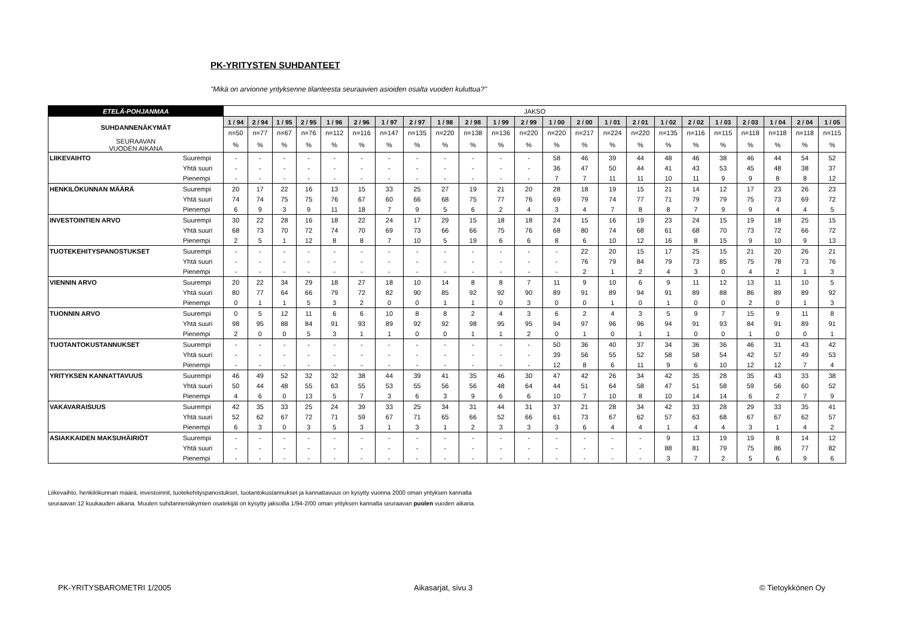PK-YRITYSTEN SUHDANTEET
"Mikä on arvionne yrityksenne tilanteesta seuraavien asioiden osalta vuoden kuluttua?"
| ETELÄ-POHJANMAA | | JAKSO | | | | | | | | | | | | | | | | | | | | | | |
| SUHDANNENÄKYMÄT | | 1 / 94 | 2 / 94 | 1 / 95 | 2 / 95 | 1 / 96 | 2 / 96 | 1 / 97 | 2 / 97 | 1 / 98 | 2 / 98 | 1 / 99 | 2 / 99 | 1 / 00 | 2 / 00 | 1 / 01 | 2 / 01 | 1 / 02 | 2 / 02 | 1 / 03 | 2 / 03 | 1 / 04 | 2 / 04 | 1 / 05 |
| | | n=50 | n=77 | n=67 | n=76 | n=112 | n=116 | n=147 | n=135 | n=220 | n=138 | n=136 | n=220 | n=220 | n=217 | n=224 | n=220 | n=135 | n=116 | n=115 | n=118 | n=118 | n=118 | n=115 |
| SEURAAVAN VUODEN AIKANA | | % | % | % | % | % | % | % | % | % | % | % | % | % | % | % | % | % | % | % | % | % | % | % |
| LIIKEVAIHTO | Suurempi | - | - | - | - | - | - | - | - | - | - | - | - | 58 | 46 | 39 | 44 | 48 | 46 | 38 | 46 | 44 | 54 | 52 |
| | Yhtä suuri | - | - | - | - | - | - | - | - | - | - | - | - | 36 | 47 | 50 | 44 | 41 | 43 | 53 | 45 | 48 | 38 | 37 |
| | Pienempi | - | - | - | - | - | - | - | - | - | - | - | - | 7 | 7 | 11 | 11 | 10 | 11 | 9 | 9 | 8 | 8 | 12 |
| HENKILÖKUNNAN MÄÄRÄ | Suurempi | 20 | 17 | 22 | 16 | 13 | 15 | 33 | 25 | 27 | 19 | 21 | 20 | 28 | 18 | 19 | 15 | 21 | 14 | 12 | 17 | 23 | 26 | 23 |
| | Yhtä suuri | 74 | 74 | 75 | 75 | 76 | 67 | 60 | 66 | 68 | 75 | 77 | 76 | 69 | 79 | 74 | 77 | 71 | 79 | 79 | 75 | 73 | 69 | 72 |
| | Pienempi | 6 | 9 | 3 | 9 | 11 | 18 | 7 | 9 | 5 | 6 | 2 | 4 | 3 | 4 | 7 | 8 | 8 | 7 | 9 | 9 | 4 | 4 | 5 |
| INVESTOINTIEN ARVO | Suurempi | 30 | 22 | 28 | 16 | 18 | 22 | 24 | 17 | 29 | 15 | 18 | 18 | 24 | 15 | 16 | 19 | 23 | 24 | 15 | 19 | 18 | 25 | 15 |
| | Yhtä suuri | 68 | 73 | 70 | 72 | 74 | 70 | 69 | 73 | 66 | 66 | 75 | 76 | 68 | 80 | 74 | 68 | 61 | 68 | 70 | 73 | 72 | 66 | 72 |
| | Pienempi | 2 | 5 | 1 | 12 | 8 | 8 | 7 | 10 | 5 | 19 | 6 | 6 | 8 | 6 | 10 | 12 | 16 | 8 | 15 | 9 | 10 | 9 | 13 |
| TUOTEKEHITYSPANOSTUKSET | Suurempi | - | - | - | - | - | - | - | - | - | - | - | - | - | 22 | 20 | 15 | 17 | 25 | 15 | 21 | 20 | 26 | 21 |
| | Yhtä suuri | - | - | - | - | - | - | - | - | - | - | - | - | - | 76 | 79 | 84 | 79 | 73 | 85 | 75 | 78 | 73 | 76 |
| | Pienempi | - | - | - | - | - | - | - | - | - | - | - | - | - | 2 | 1 | 2 | 4 | 3 | 0 | 4 | 2 | 1 | 3 |
| VIENNIN ARVO | Suurempi | 20 | 22 | 34 | 29 | 18 | 27 | 18 | 10 | 14 | 8 | 8 | 7 | 11 | 9 | 10 | 6 | 9 | 11 | 12 | 13 | 11 | 10 | 5 |
| | Yhtä suuri | 80 | 77 | 64 | 66 | 79 | 72 | 82 | 90 | 85 | 92 | 92 | 90 | 89 | 91 | 89 | 94 | 91 | 89 | 88 | 86 | 89 | 89 | 92 |
| | Pienempi | 0 | 1 | 1 | 5 | 3 | 2 | 0 | 0 | 1 | 1 | 0 | 3 | 0 | 0 | 1 | 0 | 1 | 0 | 0 | 2 | 0 | 1 | 3 |
| TUONNIN ARVO | Suurempi | 0 | 5 | 12 | 11 | 6 | 6 | 10 | 8 | 8 | 2 | 4 | 3 | 6 | 2 | 4 | 3 | 5 | 9 | 7 | 15 | 9 | 11 | 8 |
| | Yhtä suuri | 98 | 95 | 88 | 84 | 91 | 93 | 89 | 92 | 92 | 98 | 95 | 95 | 94 | 97 | 96 | 96 | 94 | 91 | 93 | 84 | 91 | 89 | 91 |
| | Pienempi | 2 | 0 | 0 | 5 | 3 | 1 | 1 | 0 | 0 | 1 | 1 | 2 | 0 | 1 | 0 | 1 | 1 | 0 | 0 | 1 | 0 | 0 | 1 |
| TUOTANTOKUSTANNUKSET | Suurempi | - | - | - | - | - | - | - | - | - | - | - | - | 50 | 36 | 40 | 37 | 34 | 36 | 36 | 46 | 31 | 43 | 42 |
| | Yhtä suuri | - | - | - | - | - | - | - | - | - | - | - | - | 39 | 56 | 55 | 52 | 58 | 58 | 54 | 42 | 57 | 49 | 53 |
| | Pienempi | - | - | - | - | - | - | - | - | - | - | - | - | 12 | 8 | 6 | 11 | 9 | 6 | 10 | 12 | 12 | 7 | 4 |
| YRITYKSEN KANNATTAVUUS | Suurempi | 46 | 49 | 52 | 32 | 32 | 38 | 44 | 39 | 41 | 35 | 46 | 30 | 47 | 42 | 26 | 34 | 42 | 35 | 28 | 35 | 43 | 33 | 38 |
| | Yhtä suuri | 50 | 44 | 48 | 55 | 63 | 55 | 53 | 55 | 56 | 56 | 48 | 64 | 44 | 51 | 64 | 58 | 47 | 51 | 58 | 59 | 56 | 60 | 52 |
| | Pienempi | 4 | 6 | 0 | 13 | 5 | 7 | 3 | 6 | 3 | 9 | 6 | 6 | 10 | 7 | 10 | 8 | 10 | 14 | 14 | 6 | 2 | 7 | 9 |
| VAKAVARAISUUS | Suurempi | 42 | 35 | 33 | 25 | 24 | 39 | 33 | 25 | 34 | 31 | 44 | 31 | 37 | 21 | 28 | 34 | 42 | 33 | 28 | 29 | 33 | 35 | 41 |
| | Yhtä suuri | 52 | 62 | 67 | 72 | 71 | 59 | 67 | 71 | 65 | 66 | 52 | 66 | 61 | 73 | 67 | 62 | 57 | 63 | 68 | 67 | 67 | 62 | 57 |
| | Pienempi | 6 | 3 | 0 | 3 | 5 | 3 | 1 | 3 | 1 | 2 | 3 | 3 | 3 | 6 | 4 | 4 | 1 | 4 | 4 | 3 | 1 | 4 | 2 |
| ASIAKKAIDEN MAKSUHÄIRIÖT | Suurempi | - | - | - | - | - | - | - | - | - | - | - | - | - | - | - | - | 9 | 13 | 19 | 19 | 8 | 14 | 12 |
| | Yhtä suuri | - | - | - | - | - | - | - | - | - | - | - | - | - | - | - | - | 88 | 81 | 79 | 75 | 86 | 77 | 82 |
| | Pienempi | - | - | - | - | - | - | - | - | - | - | - | - | - | - | - | - | 3 | 7 | 2 | 5 | 6 | 9 | 6 |
Liikevaihto, henkilökunnan määrä, investoinnit, tuotekehityspanostukset, tuotantokustannukset ja kannattavuus on kysytty vuonna 2000 oman yrityksen kannalta
seuraavan 12 kuukauden aikana. Muuten suhdannenäkymien osatekijät on kysytty jaksoilla 1/94-2/00 oman yrityksen kannalta seuraavan puolen vuoden aikana.
PK-YRITYSBAROMETRI 1/2005 Aikasarjat, sivu 3 © Tietoykkönen Oy